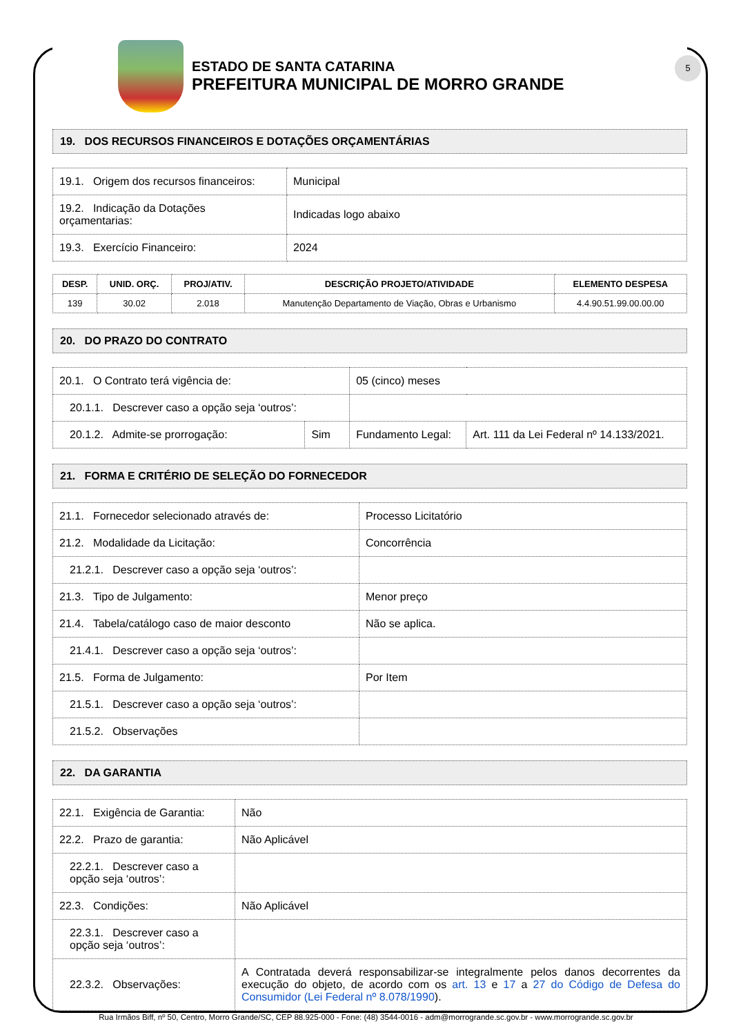ESTADO DE SANTA CATARINA
PREFEITURA MUNICIPAL DE MORRO GRANDE
5
19. DOS RECURSOS FINANCEIROS E DOTAÇÕES ORÇAMENTÁRIAS
| 19.1. Origem dos recursos financeiros: | Municipal |
| 19.2. Indicação da Dotações orçamentarias: | Indicadas logo abaixo |
| 19.3. Exercício Financeiro: | 2024 |
| DESP. | UNID. ORÇ. | PROJ/ATIV. | DESCRIÇÃO PROJETO/ATIVIDADE | ELEMENTO DESPESA |
| --- | --- | --- | --- | --- |
| 139 | 30.02 | 2.018 | Manutenção Departamento de Viação, Obras e Urbanismo | 4.4.90.51.99.00.00.00 |
20. DO PRAZO DO CONTRATO
| 20.1. O Contrato terá vigência de: | | 05 (cinco) meses | |
| 20.1.1. Descrever caso a opção seja ‘outros’: | | | |
| 20.1.2. Admite-se prorrogação: | Sim | Fundamento Legal: | Art. 111 da Lei Federal nº 14.133/2021. |
21. FORMA E CRITÉRIO DE SELEÇÃO DO FORNECEDOR
| 21.1. Fornecedor selecionado através de: | Processo Licitatório |
| 21.2. Modalidade da Licitação: | Concorrência |
| 21.2.1. Descrever caso a opção seja ‘outros’: | |
| 21.3. Tipo de Julgamento: | Menor preço |
| 21.4. Tabela/catálogo caso de maior desconto | Não se aplica. |
| 21.4.1. Descrever caso a opção seja ‘outros’: | |
| 21.5. Forma de Julgamento: | Por Item |
| 21.5.1. Descrever caso a opção seja ‘outros’: | |
| 21.5.2. Observações | |
22. DA GARANTIA
| 22.1. Exigência de Garantia: | Não |
| 22.2. Prazo de garantia: | Não Aplicável |
| 22.2.1. Descrever caso a opção seja ‘outros’: | |
| 22.3. Condições: | Não Aplicável |
| 22.3.1. Descrever caso a opção seja ‘outros’: | |
| 22.3.2. Observações: | A Contratada deverá responsabilizar-se integralmente pelos danos decorrentes da execução do objeto, de acordo com os art. 13 e 17 a 27 do Código de Defesa do Consumidor (Lei Federal nº 8.078/1990 ). |
Rua Irmãos Biff, nº 50, Centro, Morro Grande/SC, CEP 88.925-000 - Fone: (48) 3544-0016 - adm@morrogrande.sc.gov.br - www.morrogrande.sc.gov.br